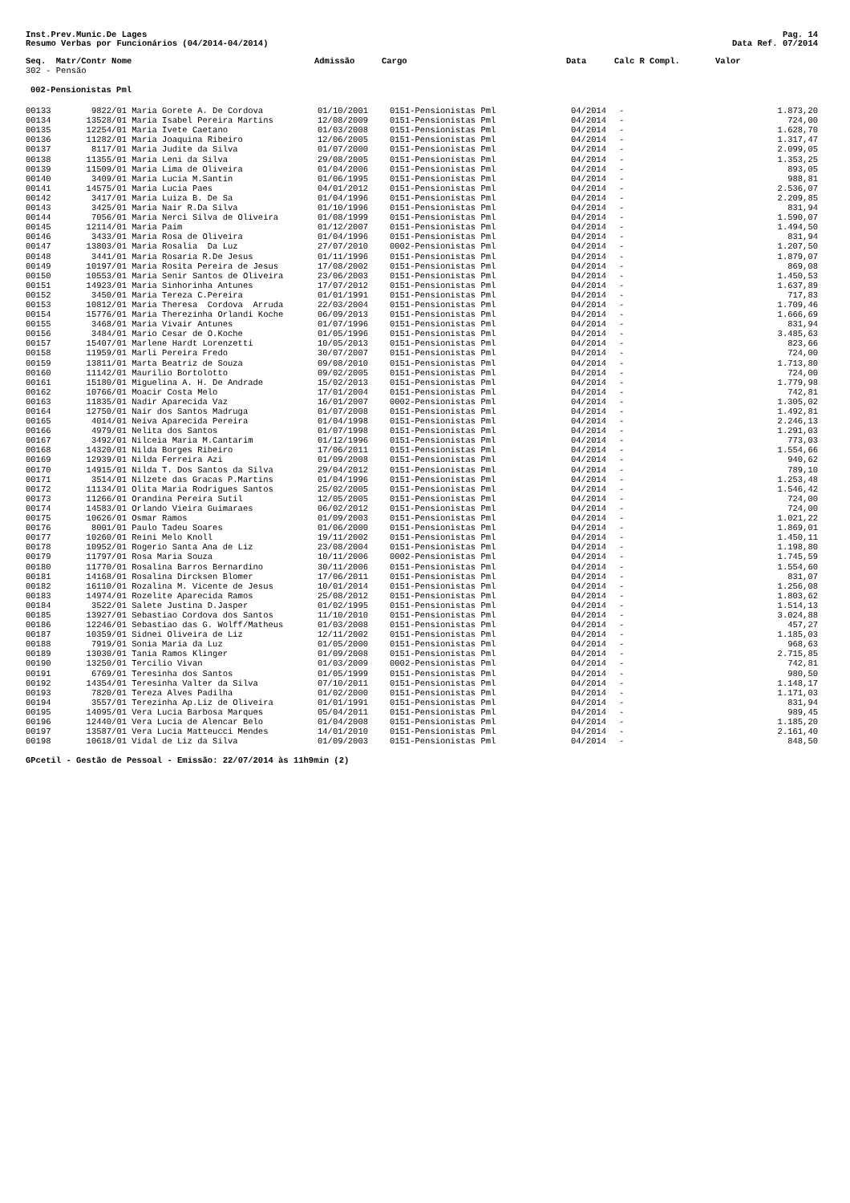Inst.Prev.Munic.De Lages
Resumo Verbas por Funcionários (04/2014-04/2014)
Pag. 14
Data Ref. 07/2014
| Seq. Matr/Contr Nome | Admissão | Cargo | Data | Calc R Compl. | Valor |
| --- | --- | --- | --- | --- | --- |
302 - Pensão
002-Pensionistas Pml
| 00133 | 9822/01 | Maria Gorete A. De Cordova | 01/10/2001 | 0151-Pensionistas Pml | 04/2014 | - | 1.873,20 |
| 00134 | 13528/01 | Maria Isabel Pereira Martins | 12/08/2009 | 0151-Pensionistas Pml | 04/2014 | - | 724,00 |
| 00135 | 12254/01 | Maria Ivete Caetano | 01/03/2008 | 0151-Pensionistas Pml | 04/2014 | - | 1.628,70 |
| 00136 | 11282/01 | Maria Joaquina Ribeiro | 12/06/2005 | 0151-Pensionistas Pml | 04/2014 | - | 1.317,47 |
| 00137 | 8117/01 | Maria Judite da Silva | 01/07/2000 | 0151-Pensionistas Pml | 04/2014 | - | 2.099,05 |
| 00138 | 11355/01 | Maria Leni da Silva | 29/08/2005 | 0151-Pensionistas Pml | 04/2014 | - | 1.353,25 |
| 00139 | 11509/01 | Maria Lima de Oliveira | 01/04/2006 | 0151-Pensionistas Pml | 04/2014 | - | 893,05 |
| 00140 | 3409/01 | Maria Lucia M.Santin | 01/06/1995 | 0151-Pensionistas Pml | 04/2014 | - | 988,81 |
| 00141 | 14575/01 | Maria Lucia Paes | 04/01/2012 | 0151-Pensionistas Pml | 04/2014 | - | 2.536,07 |
| 00142 | 3417/01 | Maria Luiza B. De Sa | 01/04/1996 | 0151-Pensionistas Pml | 04/2014 | - | 2.209,85 |
| 00143 | 3425/01 | Maria Nair R.Da Silva | 01/10/1996 | 0151-Pensionistas Pml | 04/2014 | - | 831,94 |
| 00144 | 7056/01 | Maria Nerci Silva de Oliveira | 01/08/1999 | 0151-Pensionistas Pml | 04/2014 | - | 1.590,07 |
| 00145 | 12114/01 | Maria Paim | 01/12/2007 | 0151-Pensionistas Pml | 04/2014 | - | 1.494,50 |
| 00146 | 3433/01 | Maria Rosa de Oliveira | 01/04/1996 | 0151-Pensionistas Pml | 04/2014 | - | 831,94 |
| 00147 | 13803/01 | Maria Rosalia Da Luz | 27/07/2010 | 0002-Pensionistas Pml | 04/2014 | - | 1.207,50 |
| 00148 | 3441/01 | Maria Rosaria R.De Jesus | 01/11/1996 | 0151-Pensionistas Pml | 04/2014 | - | 1.879,07 |
| 00149 | 10197/01 | Maria Rosita Pereira de Jesus | 17/08/2002 | 0151-Pensionistas Pml | 04/2014 | - | 869,08 |
| 00150 | 10553/01 | Maria Senir Santos de Oliveira | 23/06/2003 | 0151-Pensionistas Pml | 04/2014 | - | 1.450,53 |
| 00151 | 14923/01 | Maria Sinhorinha Antunes | 17/07/2012 | 0151-Pensionistas Pml | 04/2014 | - | 1.637,89 |
| 00152 | 3450/01 | Maria Tereza C.Pereira | 01/01/1991 | 0151-Pensionistas Pml | 04/2014 | - | 717,83 |
| 00153 | 10812/01 | Maria Theresa Cordova Arruda | 22/03/2004 | 0151-Pensionistas Pml | 04/2014 | - | 1.709,46 |
| 00154 | 15776/01 | Maria Therezinha Orlandi Koche | 06/09/2013 | 0151-Pensionistas Pml | 04/2014 | - | 1.666,69 |
| 00155 | 3468/01 | Maria Vivair Antunes | 01/07/1996 | 0151-Pensionistas Pml | 04/2014 | - | 831,94 |
| 00156 | 3484/01 | Mario Cesar de O.Koche | 01/05/1996 | 0151-Pensionistas Pml | 04/2014 | - | 3.485,63 |
| 00157 | 15407/01 | Marlene Hardt Lorenzetti | 10/05/2013 | 0151-Pensionistas Pml | 04/2014 | - | 823,66 |
| 00158 | 11959/01 | Marli Pereira Fredo | 30/07/2007 | 0151-Pensionistas Pml | 04/2014 | - | 724,00 |
| 00159 | 13811/01 | Marta Beatriz de Souza | 09/08/2010 | 0151-Pensionistas Pml | 04/2014 | - | 1.713,80 |
| 00160 | 11142/01 | Maurilio Bortolotto | 09/02/2005 | 0151-Pensionistas Pml | 04/2014 | - | 724,00 |
| 00161 | 15180/01 | Miguelina A. H. De Andrade | 15/02/2013 | 0151-Pensionistas Pml | 04/2014 | - | 1.779,98 |
| 00162 | 10766/01 | Moacir Costa Melo | 17/01/2004 | 0151-Pensionistas Pml | 04/2014 | - | 742,81 |
| 00163 | 11835/01 | Nadir Aparecida Vaz | 16/01/2007 | 0002-Pensionistas Pml | 04/2014 | - | 1.305,02 |
| 00164 | 12750/01 | Nair dos Santos Madruga | 01/07/2008 | 0151-Pensionistas Pml | 04/2014 | - | 1.492,81 |
| 00165 | 4014/01 | Neiva Aparecida Pereira | 01/04/1998 | 0151-Pensionistas Pml | 04/2014 | - | 2.246,13 |
| 00166 | 4979/01 | Nelita dos Santos | 01/07/1998 | 0151-Pensionistas Pml | 04/2014 | - | 1.291,03 |
| 00167 | 3492/01 | Nilceia Maria M.Cantarim | 01/12/1996 | 0151-Pensionistas Pml | 04/2014 | - | 773,03 |
| 00168 | 14320/01 | Nilda Borges Ribeiro | 17/06/2011 | 0151-Pensionistas Pml | 04/2014 | - | 1.554,66 |
| 00169 | 12939/01 | Nilda Ferreira Azi | 01/09/2008 | 0151-Pensionistas Pml | 04/2014 | - | 940,62 |
| 00170 | 14915/01 | Nilda T. Dos Santos da Silva | 29/04/2012 | 0151-Pensionistas Pml | 04/2014 | - | 789,10 |
| 00171 | 3514/01 | Nilzete das Gracas P.Martins | 01/04/1996 | 0151-Pensionistas Pml | 04/2014 | - | 1.253,48 |
| 00172 | 11134/01 | Olita Maria Rodrigues Santos | 25/02/2005 | 0151-Pensionistas Pml | 04/2014 | - | 1.546,42 |
| 00173 | 11266/01 | Orandina Pereira Sutil | 12/05/2005 | 0151-Pensionistas Pml | 04/2014 | - | 724,00 |
| 00174 | 14583/01 | Orlando Vieira Guimaraes | 06/02/2012 | 0151-Pensionistas Pml | 04/2014 | - | 724,00 |
| 00175 | 10626/01 | Osmar Ramos | 01/09/2003 | 0151-Pensionistas Pml | 04/2014 | - | 1.021,22 |
| 00176 | 8001/01 | Paulo Tadeu Soares | 01/06/2000 | 0151-Pensionistas Pml | 04/2014 | - | 1.869,01 |
| 00177 | 10260/01 | Reini Melo Knoll | 19/11/2002 | 0151-Pensionistas Pml | 04/2014 | - | 1.450,11 |
| 00178 | 10952/01 | Rogerio Santa Ana de Liz | 23/08/2004 | 0151-Pensionistas Pml | 04/2014 | - | 1.198,80 |
| 00179 | 11797/01 | Rosa Maria Souza | 10/11/2006 | 0002-Pensionistas Pml | 04/2014 | - | 1.745,59 |
| 00180 | 11770/01 | Rosalina Barros Bernardino | 30/11/2006 | 0151-Pensionistas Pml | 04/2014 | - | 1.554,60 |
| 00181 | 14168/01 | Rosalina Dircksen Blomer | 17/06/2011 | 0151-Pensionistas Pml | 04/2014 | - | 831,07 |
| 00182 | 16110/01 | Rozalina M. Vicente de Jesus | 10/01/2014 | 0151-Pensionistas Pml | 04/2014 | - | 1.256,08 |
| 00183 | 14974/01 | Rozelite Aparecida Ramos | 25/08/2012 | 0151-Pensionistas Pml | 04/2014 | - | 1.803,62 |
| 00184 | 3522/01 | Salete Justina D.Jasper | 01/02/1995 | 0151-Pensionistas Pml | 04/2014 | - | 1.514,13 |
| 00185 | 13927/01 | Sebastiao Cordova dos Santos | 11/10/2010 | 0151-Pensionistas Pml | 04/2014 | - | 3.024,88 |
| 00186 | 12246/01 | Sebastiao das G. Wolff/Matheus | 01/03/2008 | 0151-Pensionistas Pml | 04/2014 | - | 457,27 |
| 00187 | 10359/01 | Sidnei Oliveira de Liz | 12/11/2002 | 0151-Pensionistas Pml | 04/2014 | - | 1.185,03 |
| 00188 | 7919/01 | Sonia Maria da Luz | 01/05/2000 | 0151-Pensionistas Pml | 04/2014 | - | 968,63 |
| 00189 | 13030/01 | Tania Ramos Klinger | 01/09/2008 | 0151-Pensionistas Pml | 04/2014 | - | 2.715,85 |
| 00190 | 13250/01 | Tercilio Vivan | 01/03/2009 | 0002-Pensionistas Pml | 04/2014 | - | 742,81 |
| 00191 | 6769/01 | Teresinha dos Santos | 01/05/1999 | 0151-Pensionistas Pml | 04/2014 | - | 980,50 |
| 00192 | 14354/01 | Teresinha Valter da Silva | 07/10/2011 | 0151-Pensionistas Pml | 04/2014 | - | 1.148,17 |
| 00193 | 7820/01 | Tereza Alves Padilha | 01/02/2000 | 0151-Pensionistas Pml | 04/2014 | - | 1.171,03 |
| 00194 | 3557/01 | Terezinha Ap.Liz de Oliveira | 01/01/1991 | 0151-Pensionistas Pml | 04/2014 | - | 831,94 |
| 00195 | 14095/01 | Vera Lucia Barbosa Marques | 05/04/2011 | 0151-Pensionistas Pml | 04/2014 | - | 989,45 |
| 00196 | 12440/01 | Vera Lucia de Alencar Belo | 01/04/2008 | 0151-Pensionistas Pml | 04/2014 | - | 1.185,20 |
| 00197 | 13587/01 | Vera Lucia Matteucci Mendes | 14/01/2010 | 0151-Pensionistas Pml | 04/2014 | - | 2.161,40 |
| 00198 | 10618/01 | Vidal de Liz da Silva | 01/09/2003 | 0151-Pensionistas Pml | 04/2014 | - | 848,50 |
GPcetil - Gestão de Pessoal - Emissão: 22/07/2014 às 11h9min (2)